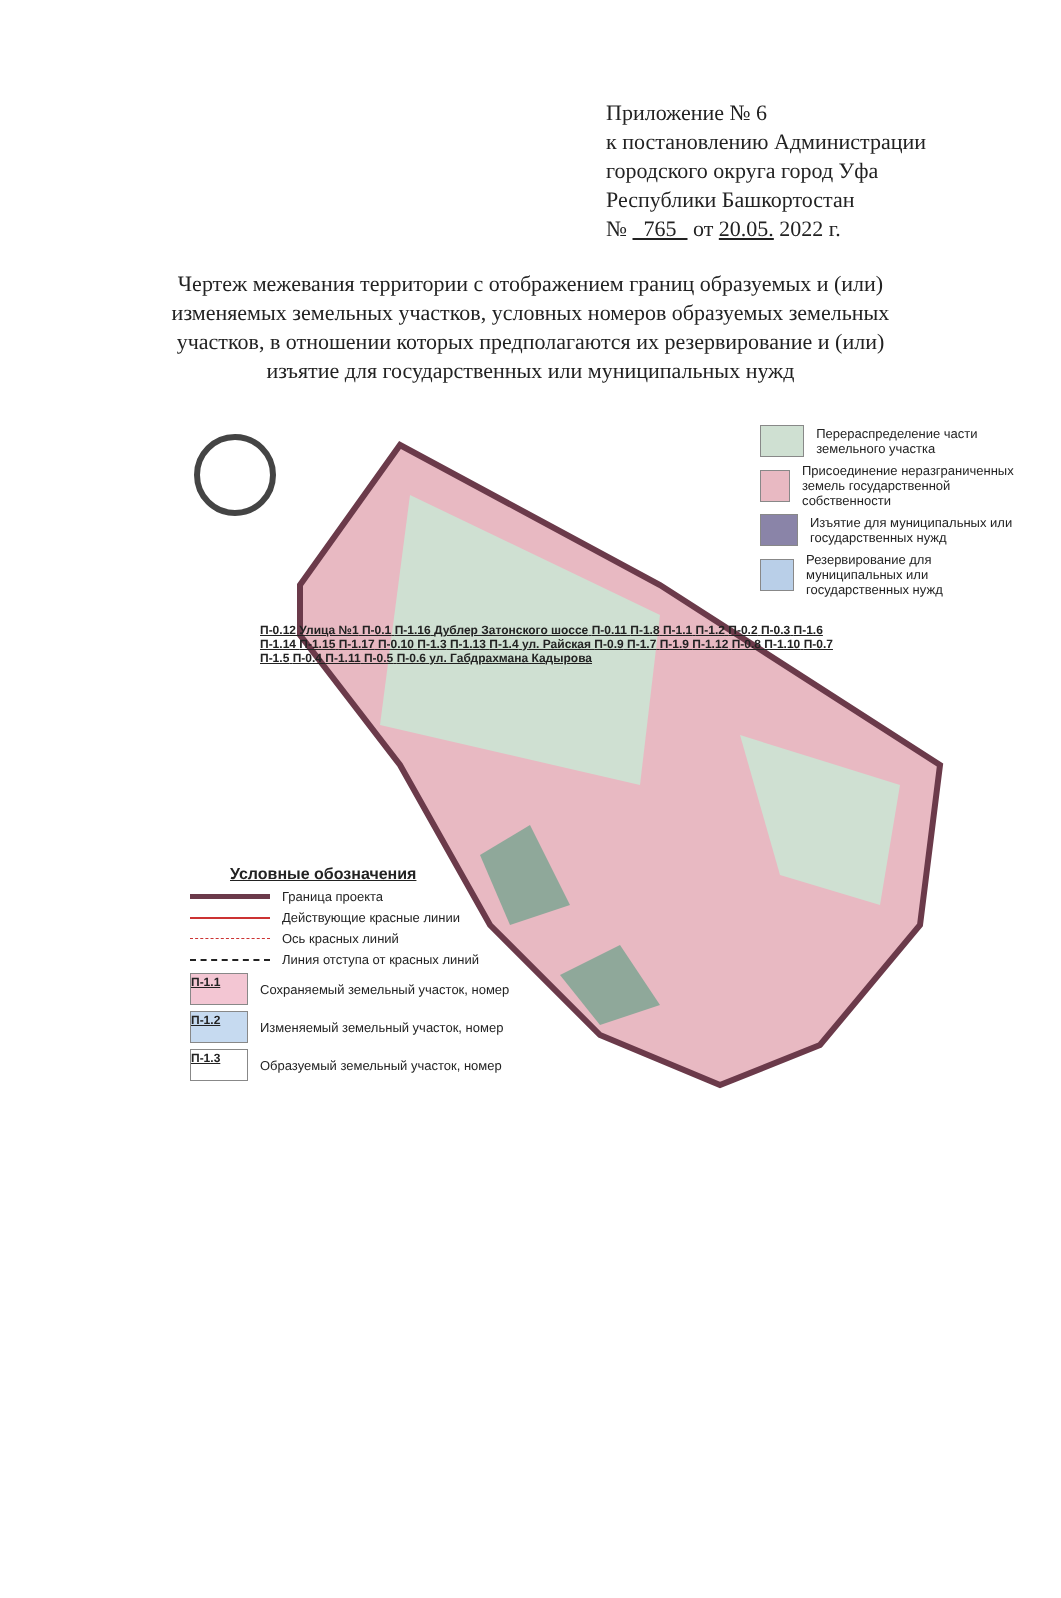Приложение № 6
к постановлению Администрации
городского округа город Уфа
Республики Башкортостан
№ 765 от 20.05. 2022 г.
Чертеж межевания территории с отображением границ образуемых и (или) изменяемых земельных участков, условных номеров образуемых земельных участков, в отношении которых предполагаются их резервирование и (или) изъятие для государственных или муниципальных нужд
Перераспределение части земельного участка
Присоединение неразграниченных земель государственной собственности
Изъятие для муниципальных или государственных нужд
Резервирование для муниципальных или государственных нужд
П-0.12 Улица №1 П-0.1 П-1.16 Дублер Затонского шоссе П-0.11 П-1.8 П-1.1 П-1.2 П-0.2 П-0.3 П-1.6 П-1.14 П-1.15 П-1.17 П-0.10 П-1.3 П-1.13 П-1.4 ул. Райская П-0.9 П-1.7 П-1.9 П-1.12 П-0.8 П-1.10 П-0.7 П-1.5 П-0.4 П-1.11 П-0.5 П-0.6 ул. Габдрахмана Кадырова
Условные обозначения
Граница проекта
Действующие красные линии
Ось красных линий
Линия отступа от красных линий
П-1.1
Сохраняемый земельный участок, номер
П-1.2
Изменяемый земельный участок, номер
П-1.3
Образуемый земельный участок, номер